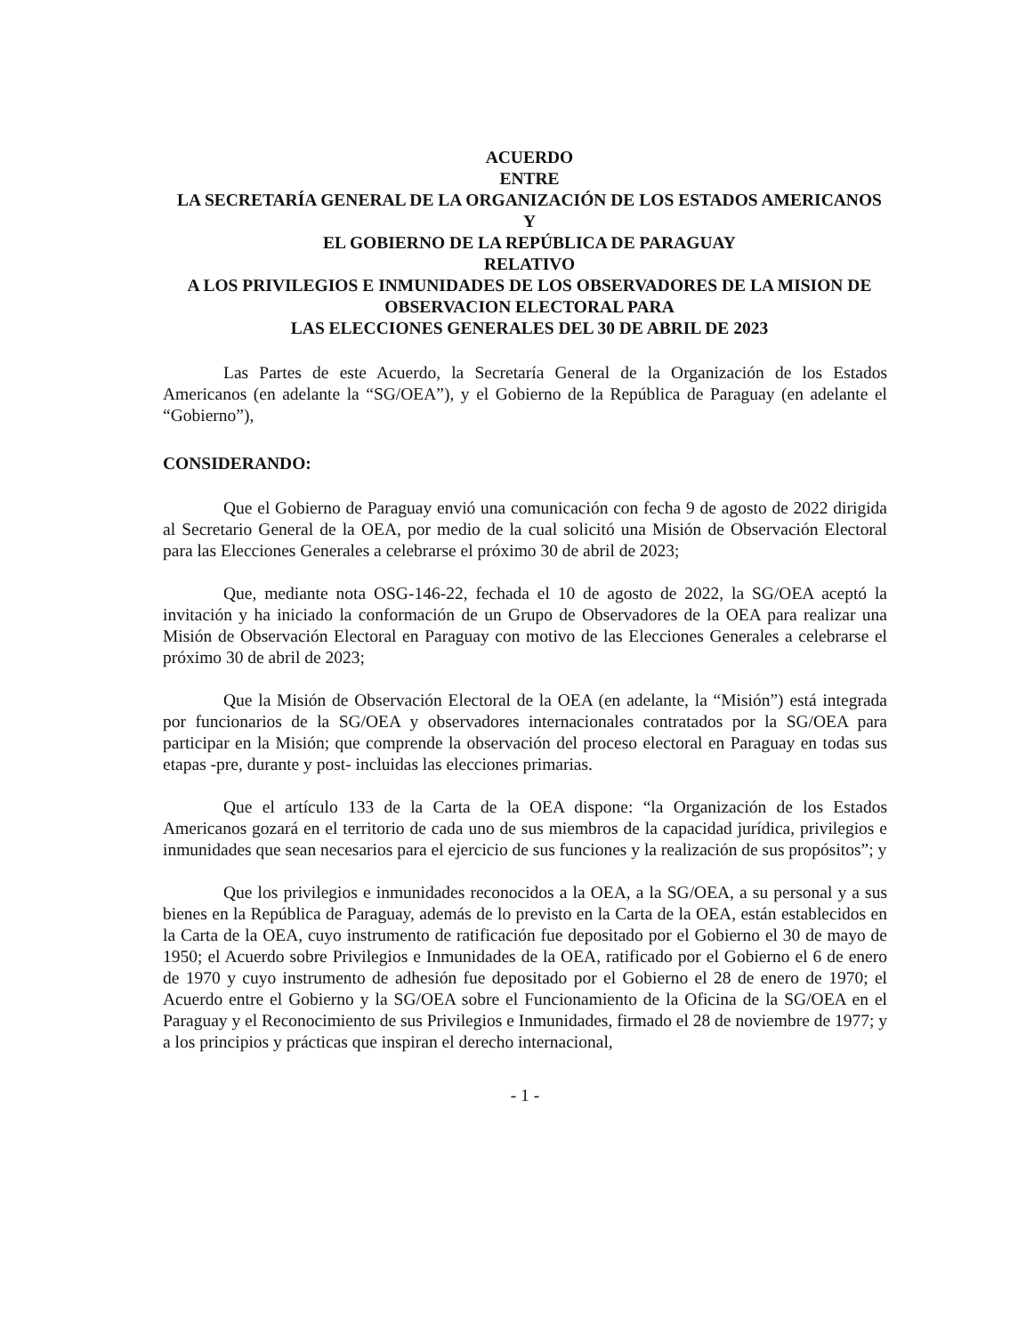ACUERDO
ENTRE
LA SECRETARÍA GENERAL DE LA ORGANIZACIÓN DE LOS ESTADOS AMERICANOS
Y
EL GOBIERNO DE LA REPÚBLICA DE PARAGUAY
RELATIVO
A LOS PRIVILEGIOS E INMUNIDADES DE LOS OBSERVADORES DE LA MISION DE OBSERVACION ELECTORAL PARA
LAS ELECCIONES GENERALES DEL 30 DE ABRIL DE 2023
Las Partes de este Acuerdo, la Secretaría General de la Organización de los Estados Americanos (en adelante la “SG/OEA”), y el Gobierno de la República de Paraguay (en adelante el “Gobierno”),
CONSIDERANDO:
Que el Gobierno de Paraguay envió una comunicación con fecha 9 de agosto de 2022 dirigida al Secretario General de la OEA, por medio de la cual solicitó una Misión de Observación Electoral para las Elecciones Generales a celebrarse el próximo 30 de abril de 2023;
Que, mediante nota OSG-146-22, fechada el 10 de agosto de 2022, la SG/OEA aceptó la invitación y ha iniciado la conformación de un Grupo de Observadores de la OEA para realizar una Misión de Observación Electoral en Paraguay con motivo de las Elecciones Generales a celebrarse el próximo 30 de abril de 2023;
Que la Misión de Observación Electoral de la OEA (en adelante, la “Misión”) está integrada por funcionarios de la SG/OEA y observadores internacionales contratados por la SG/OEA para participar en la Misión; que comprende la observación del proceso electoral en Paraguay en todas sus etapas -pre, durante y post- incluidas las elecciones primarias.
Que el artículo 133 de la Carta de la OEA dispone: “la Organización de los Estados Americanos gozará en el territorio de cada uno de sus miembros de la capacidad jurídica, privilegios e inmunidades que sean necesarios para el ejercicio de sus funciones y la realización de sus propósitos”; y
Que los privilegios e inmunidades reconocidos a la OEA, a la SG/OEA, a su personal y a sus bienes en la República de Paraguay, además de lo previsto en la Carta de la OEA, están establecidos en la Carta de la OEA, cuyo instrumento de ratificación fue depositado por el Gobierno el 30 de mayo de 1950; el Acuerdo sobre Privilegios e Inmunidades de la OEA, ratificado por el Gobierno el 6 de enero de 1970 y cuyo instrumento de adhesión fue depositado por el Gobierno el 28 de enero de 1970; el Acuerdo entre el Gobierno y la SG/OEA sobre el Funcionamiento de la Oficina de la SG/OEA en el Paraguay y el Reconocimiento de sus Privilegios e Inmunidades, firmado el 28 de noviembre de 1977; y a los principios y prácticas que inspiran el derecho internacional,
- 1 -